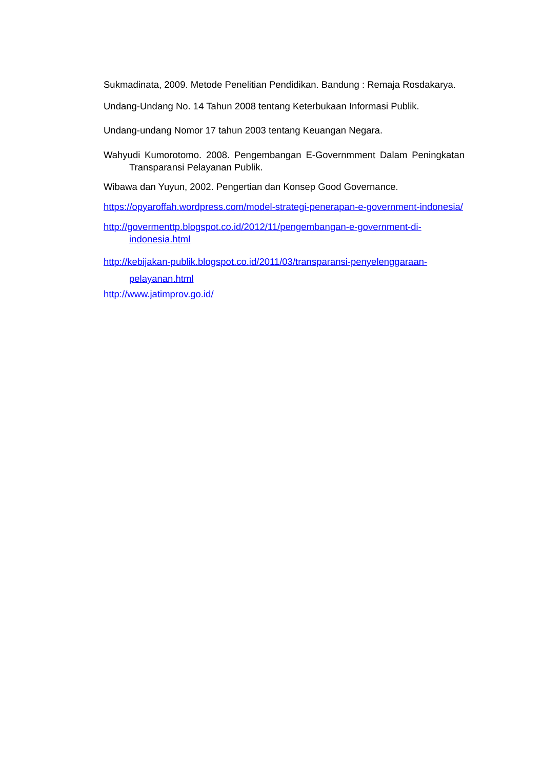Sukmadinata, 2009. Metode Penelitian Pendidikan. Bandung : Remaja Rosdakarya.
Undang-Undang No. 14 Tahun 2008 tentang Keterbukaan Informasi Publik.
Undang-undang Nomor 17 tahun 2003 tentang Keuangan Negara.
Wahyudi Kumorotomo. 2008. Pengembangan E-Governmment Dalam Peningkatan Transparansi Pelayanan Publik.
Wibawa dan Yuyun, 2002. Pengertian dan Konsep Good Governance.
https://opyaroffah.wordpress.com/model-strategi-penerapan-e-government-indonesia/
http://govermenttp.blogspot.co.id/2012/11/pengembangan-e-government-di-indonesia.html
http://kebijakan-publik.blogspot.co.id/2011/03/transparansi-penyelenggaraan-pelayanan.html
http://www.jatimprov.go.id/